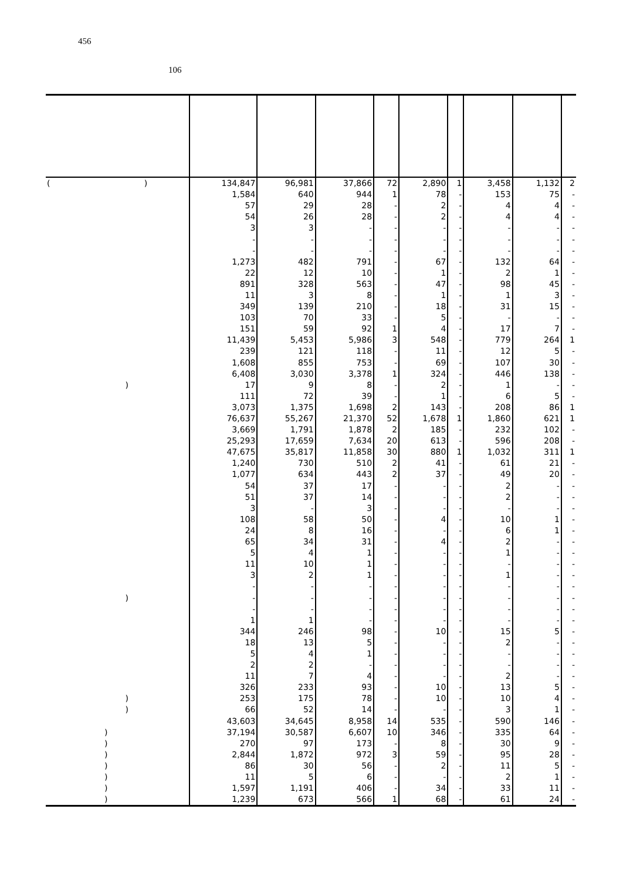456
106
| ( ) | 134,847 | 96,981 | 37,866 | 72 | 2,890 | 1 | 3,458 | 1,132 | 2 |
| | 1,584 | 640 | 944 | 1 | 78 | - | 153 | 75 | - |
| | 57 | 29 | 28 | - | 2 | - | 4 | 4 | - |
| | 54 | 26 | 28 | - | 2 | - | 4 | 4 | - |
| | 3 | 3 | - | - | - | - | - | - | - |
| | - | - | - | - | - | - | - | - | - |
| | - | - | - | - | - | - | - | - | - |
| | 1,273 | 482 | 791 | - | 67 | - | 132 | 64 | - |
| | 22 | 12 | 10 | - | 1 | - | 2 | 1 | - |
| | 891 | 328 | 563 | - | 47 | - | 98 | 45 | - |
| | 11 | 3 | 8 | - | 1 | - | 1 | 3 | - |
| | 349 | 139 | 210 | - | 18 | - | 31 | 15 | - |
| | 103 | 70 | 33 | - | 5 | - | - | - | - |
| | 151 | 59 | 92 | 1 | 4 | - | 17 | 7 | - |
| | 11,439 | 5,453 | 5,986 | 3 | 548 | - | 779 | 264 | 1 |
| | 239 | 121 | 118 | - | 11 | - | 12 | 5 | - |
| | 1,608 | 855 | 753 | - | 69 | - | 107 | 30 | - |
| | 6,408 | 3,030 | 3,378 | 1 | 324 | - | 446 | 138 | - |
| ) | 17 | 9 | 8 | - | 2 | - | 1 | - | - |
| | 111 | 72 | 39 | - | 1 | - | 6 | 5 | - |
| | 3,073 | 1,375 | 1,698 | 2 | 143 | - | 208 | 86 | 1 |
| | 76,637 | 55,267 | 21,370 | 52 | 1,678 | 1 | 1,860 | 621 | 1 |
| | 3,669 | 1,791 | 1,878 | 2 | 185 | - | 232 | 102 | - |
| | 25,293 | 17,659 | 7,634 | 20 | 613 | - | 596 | 208 | - |
| | 47,675 | 35,817 | 11,858 | 30 | 880 | 1 | 1,032 | 311 | 1 |
| | 1,240 | 730 | 510 | 2 | 41 | - | 61 | 21 | - |
| | 1,077 | 634 | 443 | 2 | 37 | - | 49 | 20 | - |
| | 54 | 37 | 17 | - | - | - | 2 | - | - |
| | 51 | 37 | 14 | - | - | - | 2 | - | - |
| | 3 | - | 3 | - | - | - | - | - | - |
| | 108 | 58 | 50 | - | 4 | - | 10 | 1 | - |
| | 24 | 8 | 16 | - | - | - | 6 | 1 | - |
| | 65 | 34 | 31 | - | 4 | - | 2 | - | - |
| | 5 | 4 | 1 | - | - | - | 1 | - | - |
| | 11 | 10 | 1 | - | - | - | - | - | - |
| | 3 | 2 | 1 | - | - | - | 1 | - | - |
| | - | - | - | - | - | - | - | - | - |
| ) | - | - | - | - | - | - | - | - | - |
| | - | - | - | - | - | - | - | - | - |
| | 1 | 1 | - | - | - | - | - | - | - |
| | 344 | 246 | 98 | - | 10 | - | 15 | 5 | - |
| | 18 | 13 | 5 | - | - | - | 2 | - | - |
| | 5 | 4 | 1 | - | - | - | - | - | - |
| | 2 | 2 | - | - | - | - | - | - | - |
| | 11 | 7 | 4 | - | - | - | 2 | - | - |
| | 326 | 233 | 93 | - | 10 | - | 13 | 5 | - |
| ) | 253 | 175 | 78 | - | 10 | - | 10 | 4 | - |
| ) | 66 | 52 | 14 | - | - | - | 3 | 1 | - |
| | 43,603 | 34,645 | 8,958 | 14 | 535 | - | 590 | 146 | - |
| ) | 37,194 | 30,587 | 6,607 | 10 | 346 | - | 335 | 64 | - |
| ) | 270 | 97 | 173 | - | 8 | - | 30 | 9 | - |
| ) | 2,844 | 1,872 | 972 | 3 | 59 | - | 95 | 28 | - |
| ) | 86 | 30 | 56 | - | 2 | - | 11 | 5 | - |
| ) | 11 | 5 | 6 | - | - | - | 2 | 1 | - |
| ) | 1,597 | 1,191 | 406 | - | 34 | - | 33 | 11 | - |
| ) | 1,239 | 673 | 566 | 1 | 68 | - | 61 | 24 | - |